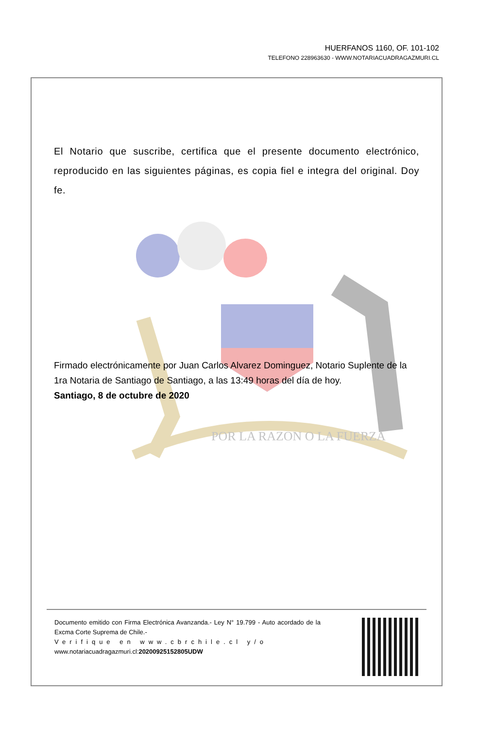HUERFANOS 1160, OF. 101-102
TELEFONO 228963630 - WWW.NOTARIACUADRAGAZMURI.CL
POR LA RAZON O LA FUERZA
El Notario que suscribe, certifica que el presente documento electrónico, reproducido en las siguientes páginas, es copia fiel e integra del original. Doy fe.
Firmado electrónicamente por Juan Carlos Alvarez Dominguez, Notario Suplente de la 1ra Notaria de Santiago de Santiago, a las 13:49 horas del día de hoy.
Santiago, 8 de octubre de 2020
Documento emitido con Firma Electrónica Avanzanda.- Ley N° 19.799 - Auto acordado de la Excma Corte Suprema de Chile.-
Verifique en www.cbrchile.cl y/o
www.notariacuadragazmuri.cl:20200925152805UDW